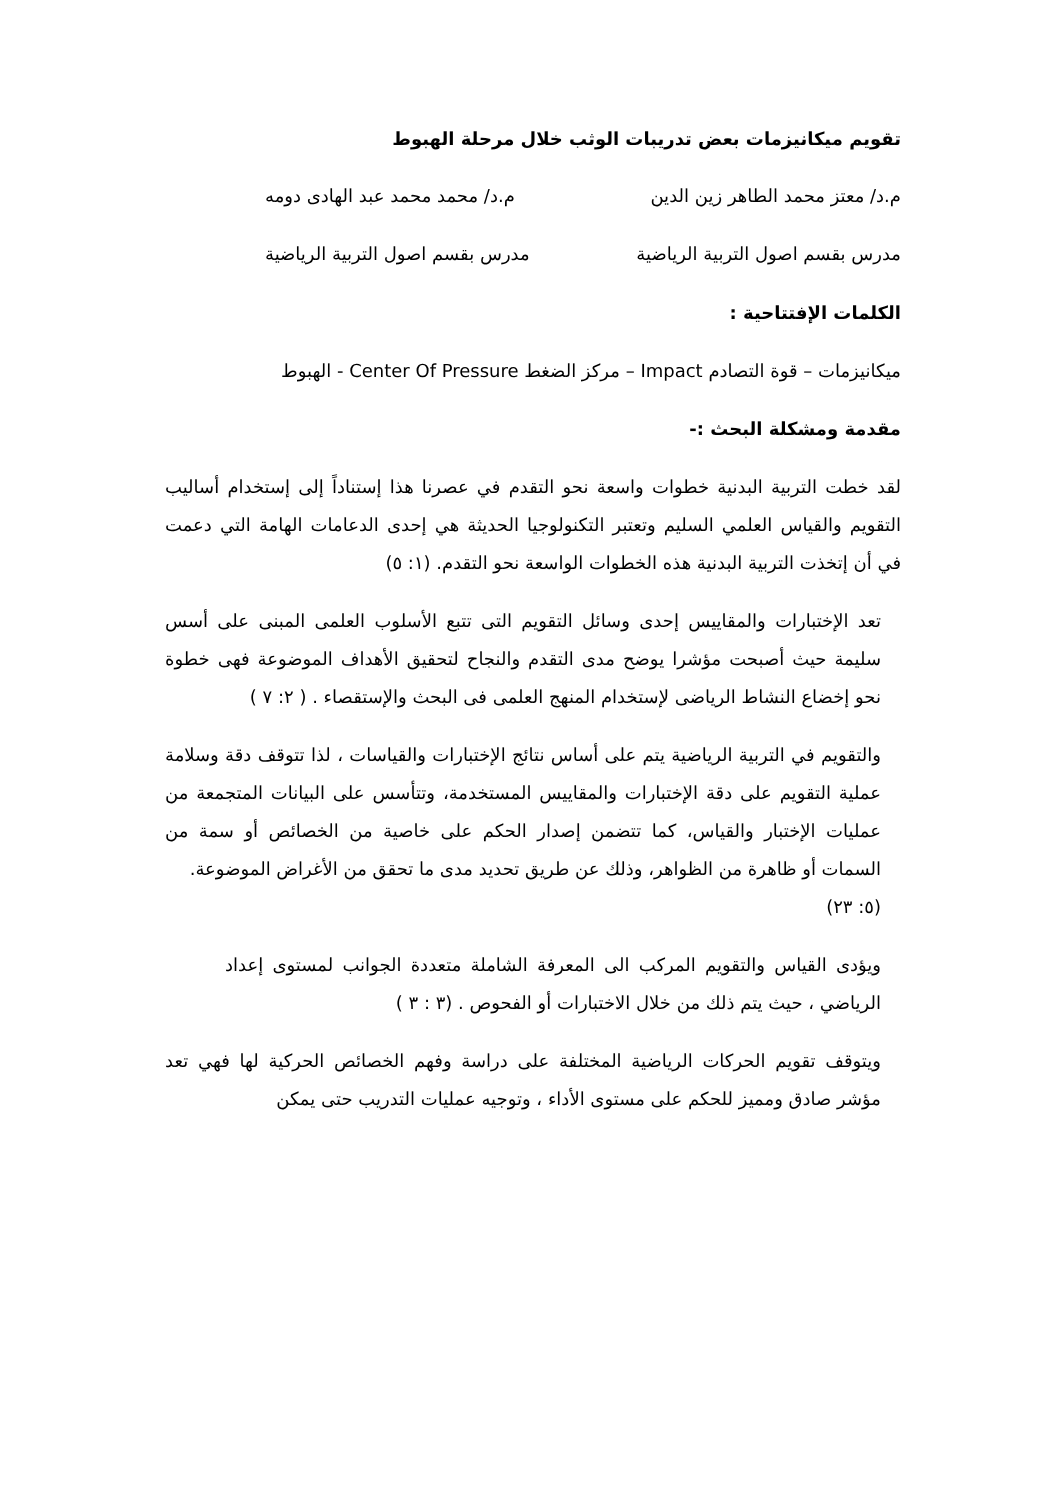تقويم ميكانيزمات بعض تدريبات الوثب خلال مرحلة الهبوط
م.د/ معتز محمد الطاهر زين الدين م.د/ محمد محمد عبد الهادى دومه
مدرس بقسم اصول التربية الرياضية مدرس بقسم اصول التربية الرياضية
الكلمات الإفتتاحية :
ميكانيزمات – قوة التصادم Impact – مركز الضغط Center Of Pressure - الهبوط
مقدمة ومشكلة البحث :-
لقد خطت التربية البدنية خطوات واسعة نحو التقدم في عصرنا هذا إستناداً إلى إستخدام أساليب التقويم والقياس العلمي السليم وتعتبر التكنولوجيا الحديثة هي إحدى الدعامات الهامة التي دعمت في أن إتخذت التربية البدنية هذه الخطوات الواسعة نحو التقدم. (١: ٥)
تعد الإختبارات والمقاييس إحدى وسائل التقويم التى تتبع الأسلوب العلمى المبنى على أسس سليمة حيث أصبحت مؤشرا يوضح مدى التقدم والنجاح لتحقيق الأهداف الموضوعة فهى خطوة نحو إخضاع النشاط الرياضى لإستخدام المنهج العلمى فى البحث والإستقصاء . ( ٢: ٧ )
والتقويم في التربية الرياضية يتم على أساس نتائج الإختبارات والقياسات ، لذا تتوقف دقة وسلامة عملية التقويم على دقة الإختبارات والمقاييس المستخدمة، وتتأسس على البيانات المتجمعة من عمليات الإختبار والقياس، كما تتضمن إصدار الحكم على خاصية من الخصائص أو سمة من السمات أو ظاهرة من الظواهر، وذلك عن طريق تحديد مدى ما تحقق من الأغراض الموضوعة.
(٥: ٢٣)
ويؤدى القياس والتقويم المركب الى المعرفة الشاملة متعددة الجوانب لمستوى إعداد الرياضي ، حيث يتم ذلك من خلال الاختبارات أو الفحوص . (٣ : ٣ )
ويتوقف تقويم الحركات الرياضية المختلفة على دراسة وفهم الخصائص الحركية لها فهي تعد مؤشر صادق ومميز للحكم على مستوى الأداء ، وتوجيه عمليات التدريب حتى يمكن